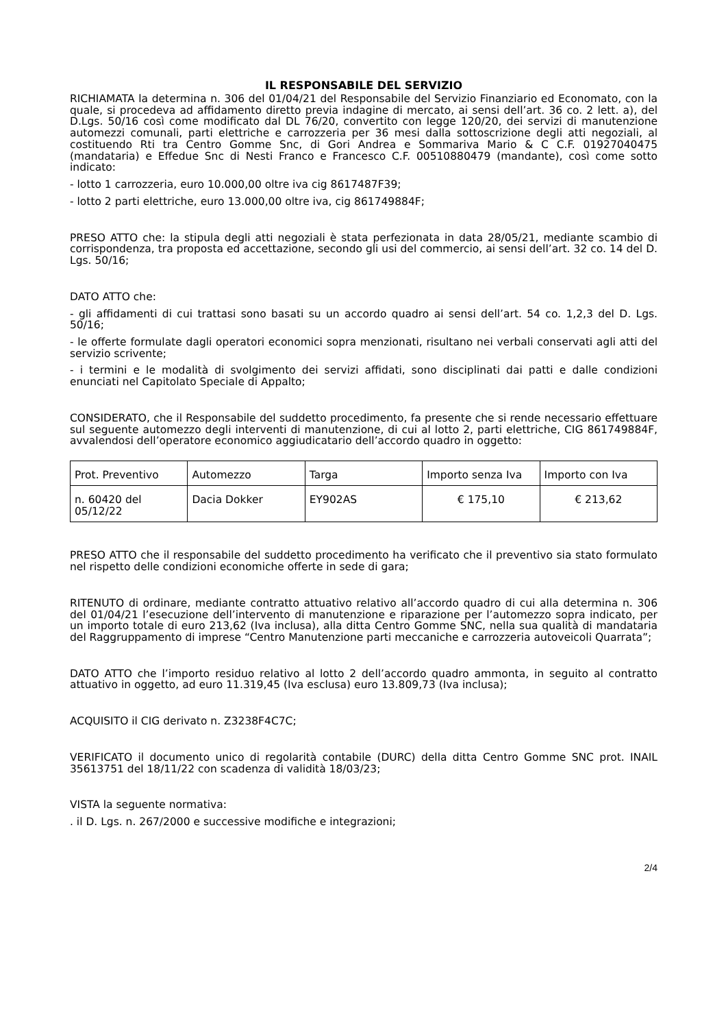IL RESPONSABILE DEL SERVIZIO
RICHIAMATA la determina n. 306 del 01/04/21 del Responsabile del Servizio Finanziario ed Economato, con la quale, si procedeva ad affidamento diretto previa indagine di mercato, ai sensi dell’art. 36 co. 2 lett. a), del D.Lgs. 50/16 così come modificato dal DL 76/20, convertito con legge 120/20, dei servizi di manutenzione automezzi comunali, parti elettriche e carrozzeria per 36 mesi dalla sottoscrizione degli atti negoziali, al costituendo Rti tra Centro Gomme Snc, di Gori Andrea e Sommariva Mario & C C.F. 01927040475 (mandataria) e Effedue Snc di Nesti Franco e Francesco C.F. 00510880479 (mandante), così come sotto indicato:
- lotto 1 carrozzeria, euro 10.000,00 oltre iva cig 8617487F39;
- lotto 2 parti elettriche, euro 13.000,00 oltre iva, cig 861749884F;
PRESO ATTO che: la stipula degli atti negoziali è stata perfezionata in data 28/05/21, mediante scambio di corrispondenza, tra proposta ed accettazione, secondo gli usi del commercio, ai sensi dell’art. 32 co. 14 del D. Lgs. 50/16;
DATO ATTO che:
- gli affidamenti di cui trattasi sono basati su un accordo quadro ai sensi dell’art. 54 co. 1,2,3 del D. Lgs. 50/16;
- le offerte formulate dagli operatori economici sopra menzionati, risultano nei verbali conservati agli atti del servizio scrivente;
- i termini e le modalità di svolgimento dei servizi affidati, sono disciplinati dai patti e dalle condizioni enunciati nel Capitolato Speciale di Appalto;
CONSIDERATO, che il Responsabile del suddetto procedimento, fa presente che si rende necessario effettuare sul seguente automezzo degli interventi di manutenzione, di cui al lotto 2, parti elettriche, CIG 861749884F, avvalendosi dell’operatore economico aggiudicatario dell’accordo quadro in oggetto:
| Prot. Preventivo | Automezzo | Targa | Importo senza Iva | Importo con Iva |
| n. 60420 del 05/12/22 | Dacia Dokker | EY902AS | € 175,10 | € 213,62 |
PRESO ATTO che il responsabile del suddetto procedimento ha verificato che il preventivo sia stato formulato nel rispetto delle condizioni economiche offerte in sede di gara;
RITENUTO di ordinare, mediante contratto attuativo relativo all’accordo quadro di cui alla determina n. 306 del 01/04/21 l’esecuzione dell’intervento di manutenzione e riparazione per l’automezzo sopra indicato, per un importo totale di euro 213,62 (Iva inclusa), alla ditta Centro Gomme SNC, nella sua qualità di mandataria del Raggruppamento di imprese “Centro Manutenzione parti meccaniche e carrozzeria autoveicoli Quarrata”;
DATO ATTO che l’importo residuo relativo al lotto 2 dell’accordo quadro ammonta, in seguito al contratto attuativo in oggetto, ad euro 11.319,45 (Iva esclusa) euro 13.809,73 (Iva inclusa);
ACQUISITO il CIG derivato n. Z3238F4C7C;
VERIFICATO il documento unico di regolarità contabile (DURC) della ditta Centro Gomme SNC prot. INAIL 35613751 del 18/11/22 con scadenza di validità 18/03/23;
VISTA la seguente normativa:
. il D. Lgs. n. 267/2000 e successive modifiche e integrazioni;
2/4